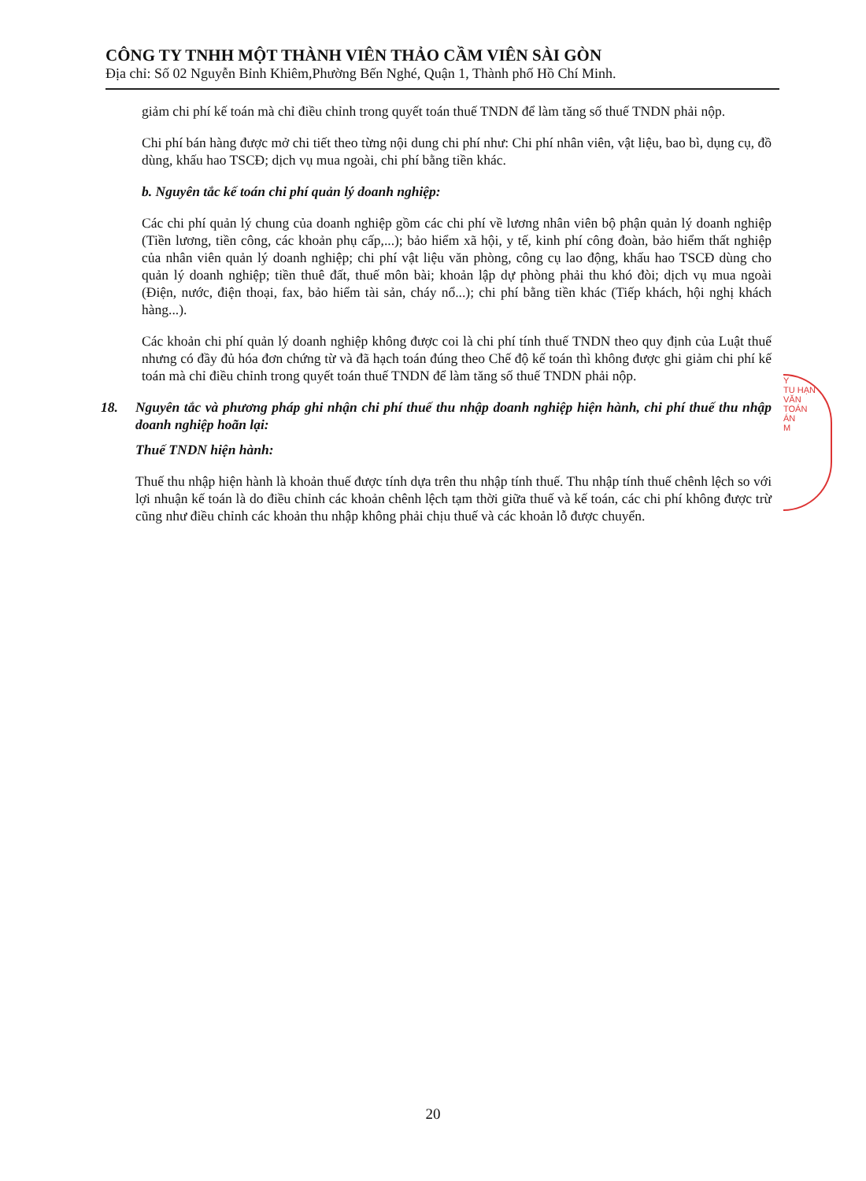CÔNG TY TNHH MỘT THÀNH VIÊN THẢO CẦM VIÊN SÀI GÒN
Địa chỉ: Số 02 Nguyễn Bỉnh Khiêm,Phường Bến Nghé, Quận 1, Thành phố Hồ Chí Minh.
giảm chi phí kế toán mà chỉ điều chỉnh trong quyết toán thuế TNDN để làm tăng số thuế TNDN phải nộp.
Chi phí bán hàng được mở chi tiết theo từng nội dung chi phí như: Chi phí nhân viên, vật liệu, bao bì, dụng cụ, đồ dùng, khấu hao TSCĐ; dịch vụ mua ngoài, chi phí bằng tiền khác.
b. Nguyên tắc kế toán chi phí quản lý doanh nghiệp:
Các chi phí quản lý chung của doanh nghiệp gồm các chi phí về lương nhân viên bộ phận quản lý doanh nghiệp (Tiền lương, tiền công, các khoản phụ cấp,...); bảo hiểm xã hội, y tế, kinh phí công đoàn, bảo hiểm thất nghiệp của nhân viên quản lý doanh nghiệp; chi phí vật liệu văn phòng, công cụ lao động, khấu hao TSCĐ dùng cho quản lý doanh nghiệp; tiền thuê đất, thuế môn bài; khoản lập dự phòng phải thu khó đòi; dịch vụ mua ngoài (Điện, nước, điện thoại, fax, bảo hiểm tài sản, cháy nổ...); chi phí bằng tiền khác (Tiếp khách, hội nghị khách hàng...).
Các khoản chi phí quản lý doanh nghiệp không được coi là chi phí tính thuế TNDN theo quy định của Luật thuế nhưng có đầy đủ hóa đơn chứng từ và đã hạch toán đúng theo Chế độ kế toán thì không được ghi giảm chi phí kế toán mà chỉ điều chỉnh trong quyết toán thuế TNDN để làm tăng số thuế TNDN phải nộp.
18. Nguyên tắc và phương pháp ghi nhận chi phí thuế thu nhập doanh nghiệp hiện hành, chi phí thuế thu nhập doanh nghiệp hoãn lại:
Thuế TNDN hiện hành:
Thuế thu nhập hiện hành là khoản thuế được tính dựa trên thu nhập tính thuế. Thu nhập tính thuế chênh lệch so với lợi nhuận kế toán là do điều chỉnh các khoản chênh lệch tạm thời giữa thuế và kế toán, các chi phí không được trừ cũng như điều chỉnh các khoản thu nhập không phải chịu thuế và các khoản lỗ được chuyển.
Y
TU HẠN
VĂN
TOÁN
ÁN
M
20